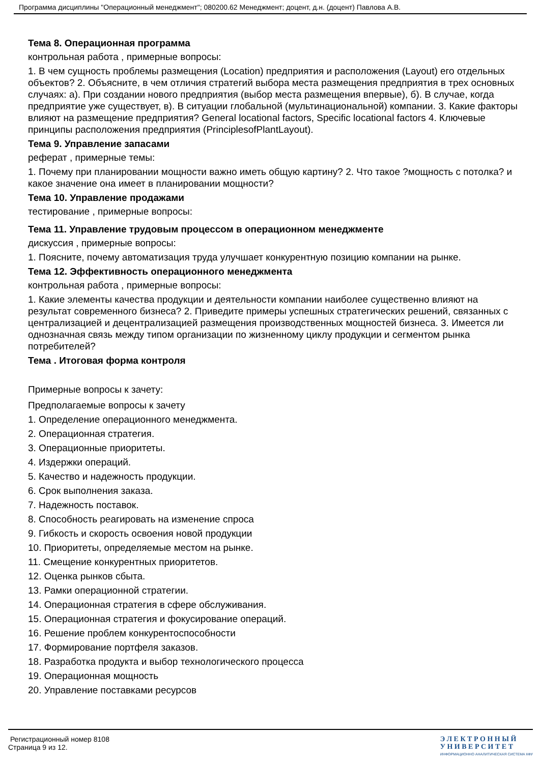Программа дисциплины "Операционный менеджмент"; 080200.62 Менеджмент; доцент, д.н. (доцент) Павлова А.В.
Тема 8. Операционная программа
контрольная работа , примерные вопросы:
1. В чем сущность проблемы размещения (Location) предприятия и расположения (Layout) его отдельных объектов? 2. Объясните, в чем отличия стратегий выбора места размещения предприятия в трех основных случаях: а). При создании нового предприятия (выбор места размещения впервые), б). В случае, когда предприятие уже существует, в). В ситуации глобальной (мультинациональной) компании. 3. Какие факторы влияют на размещение предприятия? General locational factors, Specific locational factors 4. Ключевые принципы расположения предприятия (PrinciplesofPlantLayout).
Тема 9. Управление запасами
реферат , примерные темы:
1. Почему при планировании мощности важно иметь общую картину? 2. Что такое ?мощность с потолка? и какое значение она имеет в планировании мощности?
Тема 10. Управление продажами
тестирование , примерные вопросы:
Тема 11. Управление трудовым процессом в операционном менеджменте
дискуссия , примерные вопросы:
1. Поясните, почему автоматизация труда улучшает конкурентную позицию компании на рынке.
Тема 12. Эффективность операционного менеджмента
контрольная работа , примерные вопросы:
1. Какие элементы качества продукции и деятельности компании наиболее существенно влияют на результат современного бизнеса? 2. Приведите примеры успешных стратегических решений, связанных с централизацией и децентрализацией размещения производственных мощностей бизнеса. 3. Имеется ли однозначная связь между типом организации по жизненному циклу продукции и сегментом рынка потребителей?
Тема . Итоговая форма контроля
Примерные вопросы к зачету:
Предполагаемые вопросы к зачету
1. Определение операционного менеджмента.
2. Операционная стратегия.
3. Операционные приоритеты.
4. Издержки операций.
5. Качество и надежность продукции.
6. Срок выполнения заказа.
7. Надежность поставок.
8. Способность реагировать на изменение спроса
9. Гибкость и скорость освоения новой продукции
10. Приоритеты, определяемые местом на рынке.
11. Смещение конкурентных приоритетов.
12. Оценка рынков сбыта.
13. Рамки операционной стратегии.
14. Операционная стратегия в сфере обслуживания.
15. Операционная стратегия и фокусирование операций.
16. Решение проблем конкурентоспособности
17. Формирование портфеля заказов.
18. Разработка продукта и выбор технологического процесса
19. Операционная мощность
20. Управление поставками ресурсов
Регистрационный номер 8108
Страница 9 из 12.
Э Л Е К Т Р О Н Н Ы Й
У Н И В Е Р С И Т Е Т
ИНФОРМАЦИОННО АНАЛИТИЧЕСКАЯ СИСТЕМА КФУ